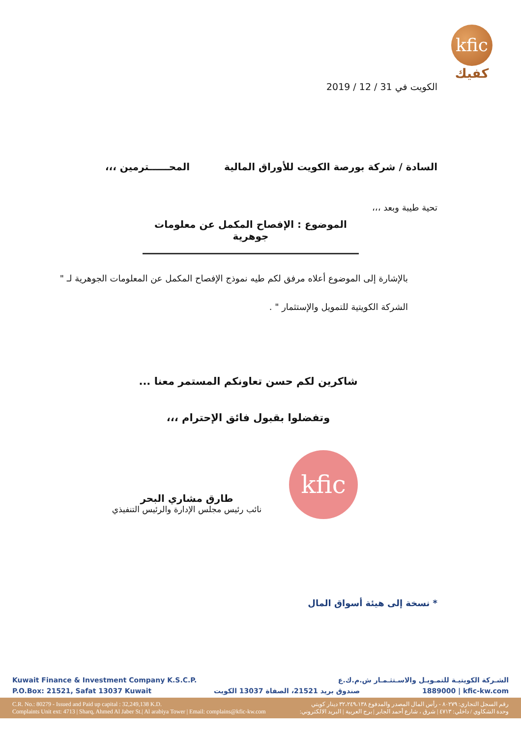kfic
كفيك
الكويت في 31 / 12 / 2019
السادة / شركة بورصة الكويت للأوراق المالية المحــــــترمين ،،،
تحية طيبة وبعد ،،،
الموضوع : الإفصاح المكمل عن معلومات جوهرية
بالإشارة إلى الموضوع أعلاه مرفق لكم طيه نموذج الإفصاح المكمل عن المعلومات الجوهرية لـ " الشركة الكويتية للتمويل والإستثمار " .
شاكرين لكم حسن تعاونكم المستمر معنا ...
وتفضلوا بقبول فائق الإحترام ،،،
طارق مشاري البحر
نائب رئيس مجلس الإدارة والرئيس التنفيذي
* نسخة إلى هيئة أسواق المال
kfic
Kuwait Finance & Investment Company K.S.C.P. الشـركة الكويتيـة للتمـويـل والاسـتثـمـار ش.م.ك.ع
P.O.Box: 21521, Safat 13037 Kuwait صندوق بريد 21521، الصفاة 13037 الكويت 1889000 | kfic-kw.com
C.R. No.: 80279 - Issued and Paid up capital : 32,249,138 K.D.
Complaints Unit ext: 4713 | Sharq, Ahmed Al Jaber St.| Al arabiya Tower | Email: complains@kfic-kw.com
رقم السجل التجاري: ٨٠٢٧٩ - رأس المال المصدر والمدفوع ٣٢،٢٤٩،١٣٨ دينار كويتي
وحدة الشكاوي / داخلي: ٤٧١٣ | شرق ، شارع أحمد الجابر | برج العربية | البريد الالكتروني: